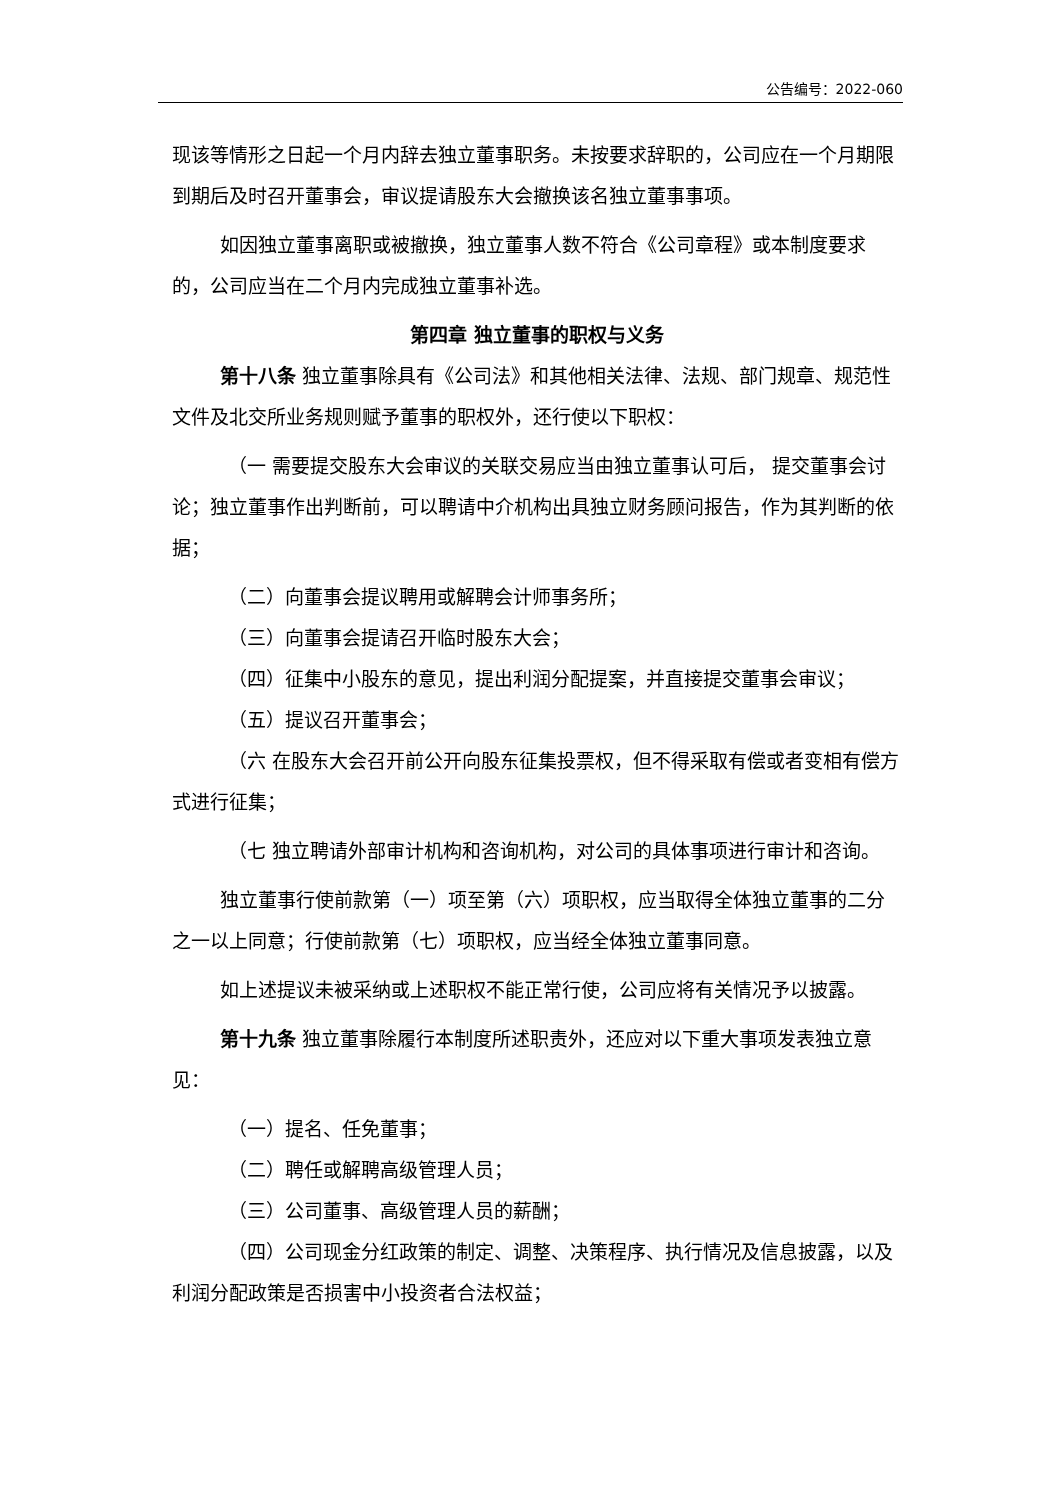公告编号：2022-060
现该等情形之日起一个月内辞去独立董事职务。未按要求辞职的，公司应在一个月期限到期后及时召开董事会，审议提请股东大会撤换该名独立董事事项。
如因独立董事离职或被撤换，独立董事人数不符合《公司章程》或本制度要求的，公司应当在二个月内完成独立董事补选。
第四章 独立董事的职权与义务
第十八条 独立董事除具有《公司法》和其他相关法律、法规、部门规章、规范性文件及北交所业务规则赋予董事的职权外，还行使以下职权：
（一 需要提交股东大会审议的关联交易应当由独立董事认可后， 提交董事会讨论；独立董事作出判断前，可以聘请中介机构出具独立财务顾问报告，作为其判断的依据；
（二）向董事会提议聘用或解聘会计师事务所；
（三）向董事会提请召开临时股东大会；
（四）征集中小股东的意见，提出利润分配提案，并直接提交董事会审议；
（五）提议召开董事会；
（六 在股东大会召开前公开向股东征集投票权，但不得采取有偿或者变相有偿方式进行征集；
（七 独立聘请外部审计机构和咨询机构，对公司的具体事项进行审计和咨询。
独立董事行使前款第（一）项至第（六）项职权，应当取得全体独立董事的二分之一以上同意；行使前款第（七）项职权，应当经全体独立董事同意。
如上述提议未被采纳或上述职权不能正常行使，公司应将有关情况予以披露。
第十九条 独立董事除履行本制度所述职责外，还应对以下重大事项发表独立意见：
（一）提名、任免董事；
（二）聘任或解聘高级管理人员；
（三）公司董事、高级管理人员的薪酬；
（四）公司现金分红政策的制定、调整、决策程序、执行情况及信息披露，以及利润分配政策是否损害中小投资者合法权益；